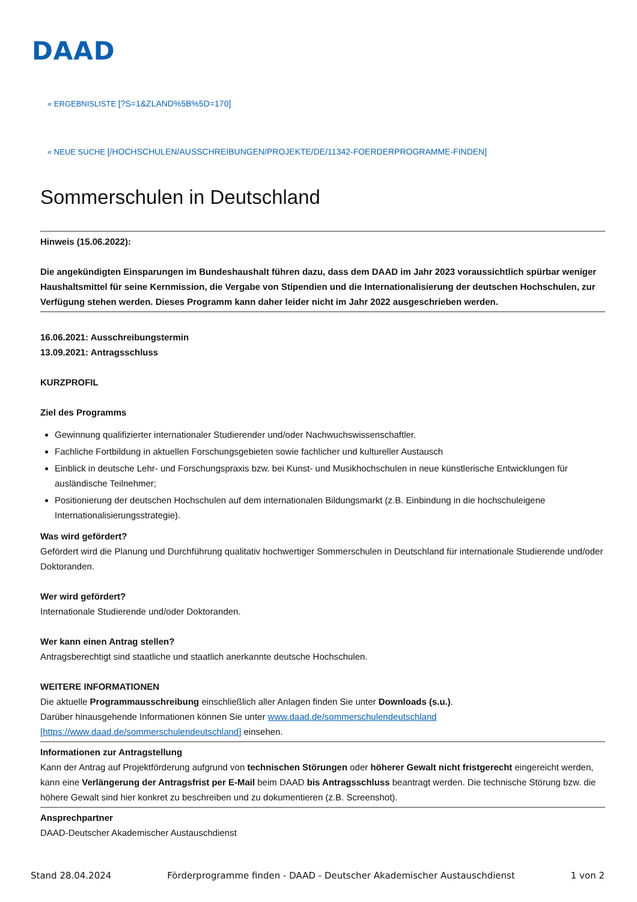DAAD
« ERGEBNISLISTE [?S=1&ZLAND%5B%5D=170]
« NEUE SUCHE [/HOCHSCHULEN/AUSSCHREIBUNGEN/PROJEKTE/DE/11342-FOERDERPROGRAMME-FINDEN]
Sommerschulen in Deutschland
Hinweis (15.06.2022):
Die angekündigten Einsparungen im Bundeshaushalt führen dazu, dass dem DAAD im Jahr 2023 voraussichtlich spürbar weniger Haushaltsmittel für seine Kernmission, die Vergabe von Stipendien und die Internationalisierung der deutschen Hochschulen, zur Verfügung stehen werden. Dieses Programm kann daher leider nicht im Jahr 2022 ausgeschrieben werden.
16.06.2021: Ausschreibungstermin
13.09.2021: Antragsschluss
KURZPROFIL
Ziel des Programms
Gewinnung qualifizierter internationaler Studierender und/oder Nachwuchswissenschaftler.
Fachliche Fortbildung in aktuellen Forschungsgebieten sowie fachlicher und kultureller Austausch
Einblick in deutsche Lehr- und Forschungspraxis bzw. bei Kunst- und Musikhochschulen in neue künstlerische Entwicklungen für ausländische Teilnehmer;
Positionierung der deutschen Hochschulen auf dem internationalen Bildungsmarkt (z.B. Einbindung in die hochschuleigene Internationalisierungsstrategie).
Was wird gefördert?
Gefördert wird die Planung und Durchführung qualitativ hochwertiger Sommerschulen in Deutschland für internationale Studierende und/oder Doktoranden.
Wer wird gefördert?
Internationale Studierende und/oder Doktoranden.
Wer kann einen Antrag stellen?
Antragsberechtigt sind staatliche und staatlich anerkannte deutsche Hochschulen.
WEITERE INFORMATIONEN
Die aktuelle Programmausschreibung einschließlich aller Anlagen finden Sie unter Downloads (s.u.).
Darüber hinausgehende Informationen können Sie unter www.daad.de/sommerschulendeutschland
[https://www.daad.de/sommerschulendeutschland] einsehen.
Informationen zur Antragstellung
Kann der Antrag auf Projektförderung aufgrund von technischen Störungen oder höherer Gewalt nicht fristgerecht eingereicht werden, kann eine Verlängerung der Antragsfrist per E-Mail beim DAAD bis Antragsschluss beantragt werden. Die technische Störung bzw. die höhere Gewalt sind hier konkret zu beschreiben und zu dokumentieren (z.B. Screenshot).
Ansprechpartner
DAAD-Deutscher Akademischer Austauschdienst
Stand 28.04.2024 Förderprogramme finden - DAAD - Deutscher Akademischer Austauschdienst 1 von 2